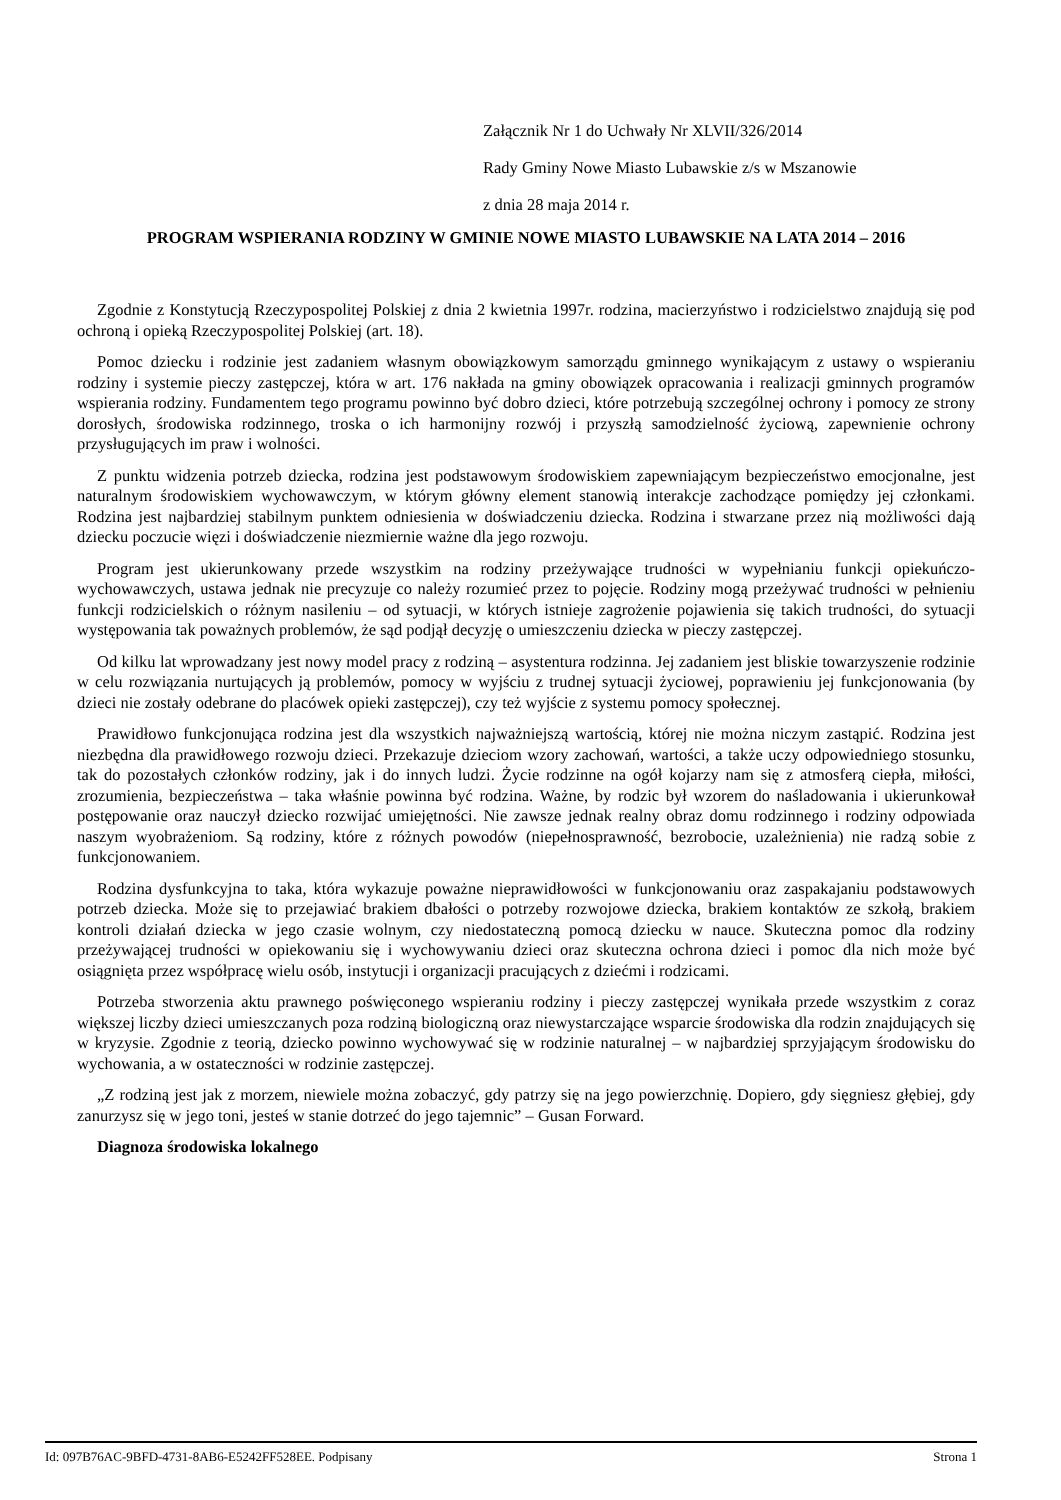Załącznik Nr 1 do Uchwały Nr XLVII/326/2014
Rady Gminy Nowe Miasto Lubawskie z/s w Mszanowie
z dnia 28 maja 2014 r.
PROGRAM WSPIERANIA RODZINY W GMINIE NOWE MIASTO LUBAWSKIE NA LATA 2014 – 2016
Zgodnie z Konstytucją Rzeczypospolitej Polskiej z dnia 2 kwietnia 1997r. rodzina, macierzyństwo i rodzicielstwo znajdują się pod ochroną i opieką Rzeczypospolitej Polskiej (art. 18).
Pomoc dziecku i rodzinie jest zadaniem własnym obowiązkowym samorządu gminnego wynikającym z ustawy o wspieraniu rodziny i systemie pieczy zastępczej, która w art. 176 nakłada na gminy obowiązek opracowania i realizacji gminnych programów wspierania rodziny. Fundamentem tego programu powinno być dobro dzieci, które potrzebują szczególnej ochrony i pomocy ze strony dorosłych, środowiska rodzinnego, troska o ich harmonijny rozwój i przyszłą samodzielność życiową, zapewnienie ochrony przysługujących im praw i wolności.
Z punktu widzenia potrzeb dziecka, rodzina jest podstawowym środowiskiem zapewniającym bezpieczeństwo emocjonalne, jest naturalnym środowiskiem wychowawczym, w którym główny element stanowią interakcje zachodzące pomiędzy jej członkami. Rodzina jest najbardziej stabilnym punktem odniesienia w doświadczeniu dziecka. Rodzina i stwarzane przez nią możliwości dają dziecku poczucie więzi i doświadczenie niezmiernie ważne dla jego rozwoju.
Program jest ukierunkowany przede wszystkim na rodziny przeżywające trudności w wypełnianiu funkcji opiekuńczo-wychowawczych, ustawa jednak nie precyzuje co należy rozumieć przez to pojęcie. Rodziny mogą przeżywać trudności w pełnieniu funkcji rodzicielskich o różnym nasileniu – od sytuacji, w których istnieje zagrożenie pojawienia się takich trudności, do sytuacji występowania tak poważnych problemów, że sąd podjął decyzję o umieszczeniu dziecka w pieczy zastępczej.
Od kilku lat wprowadzany jest nowy model pracy z rodziną – asystentura rodzinna. Jej zadaniem jest bliskie towarzyszenie rodzinie w celu rozwiązania nurtujących ją problemów, pomocy w wyjściu z trudnej sytuacji życiowej, poprawieniu jej funkcjonowania (by dzieci nie zostały odebrane do placówek opieki zastępczej), czy też wyjście z systemu pomocy społecznej.
Prawidłowo funkcjonująca rodzina jest dla wszystkich najważniejszą wartością, której nie można niczym zastąpić. Rodzina jest niezbędna dla prawidłowego rozwoju dzieci. Przekazuje dzieciom wzory zachowań, wartości, a także uczy odpowiedniego stosunku, tak do pozostałych członków rodziny, jak i do innych ludzi. Życie rodzinne na ogół kojarzy nam się z atmosferą ciepła, miłości, zrozumienia, bezpieczeństwa – taka właśnie powinna być rodzina. Ważne, by rodzic był wzorem do naśladowania i ukierunkował postępowanie oraz nauczył dziecko rozwijać umiejętności. Nie zawsze jednak realny obraz domu rodzinnego i rodziny odpowiada naszym wyobrażeniom. Są rodziny, które z różnych powodów (niepełnosprawność, bezrobocie, uzależnienia) nie radzą sobie z funkcjonowaniem.
Rodzina dysfunkcyjna to taka, która wykazuje poważne nieprawidłowości w funkcjonowaniu oraz zaspakajaniu podstawowych potrzeb dziecka. Może się to przejawiać brakiem dbałości o potrzeby rozwojowe dziecka, brakiem kontaktów ze szkołą, brakiem kontroli działań dziecka w jego czasie wolnym, czy niedostateczną pomocą dziecku w nauce. Skuteczna pomoc dla rodziny przeżywającej trudności w opiekowaniu się i wychowywaniu dzieci oraz skuteczna ochrona dzieci i pomoc dla nich może być osiągnięta przez współpracę wielu osób, instytucji i organizacji pracujących z dziećmi i rodzicami.
Potrzeba stworzenia aktu prawnego poświęconego wspieraniu rodziny i pieczy zastępczej wynikała przede wszystkim z coraz większej liczby dzieci umieszczanych poza rodziną biologiczną oraz niewystarczające wsparcie środowiska dla rodzin znajdujących się w kryzysie. Zgodnie z teorią, dziecko powinno wychowywać się w rodzinie naturalnej – w najbardziej sprzyjającym środowisku do wychowania, a w ostateczności w rodzinie zastępczej.
„Z rodziną jest jak z morzem, niewiele można zobaczyć, gdy patrzy się na jego powierzchnię. Dopiero, gdy sięgniesz głębiej, gdy zanurzysz się w jego toni, jesteś w stanie dotrzeć do jego tajemnic” – Gusan Forward.
Diagnoza środowiska lokalnego
Id: 097B76AC-9BFD-4731-8AB6-E5242FF528EE. Podpisany Strona 1